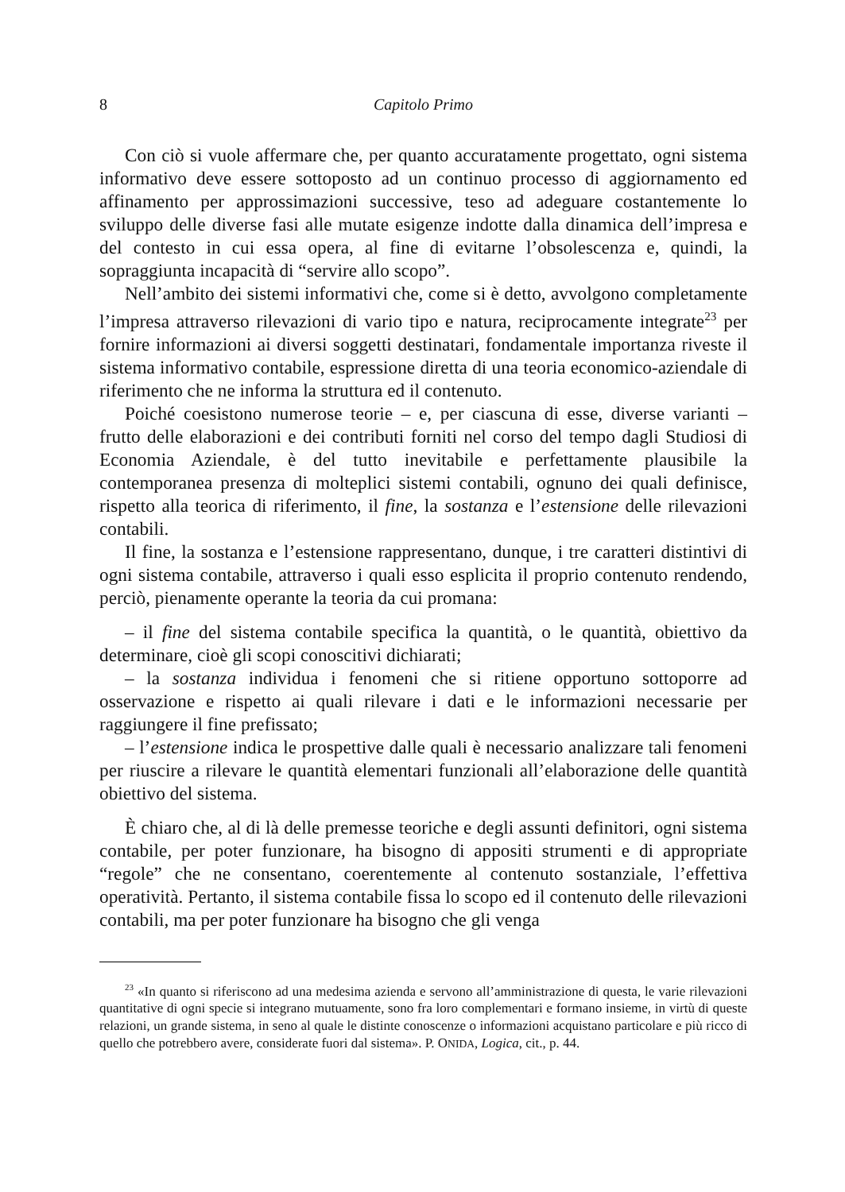8 Capitolo Primo
Con ciò si vuole affermare che, per quanto accuratamente progettato, ogni sistema informativo deve essere sottoposto ad un continuo processo di aggiornamento ed affinamento per approssimazioni successive, teso ad adeguare costantemente lo sviluppo delle diverse fasi alle mutate esigenze indotte dalla dinamica dell’impresa e del contesto in cui essa opera, al fine di evitarne l’obsolescenza e, quindi, la sopraggiunta incapacità di “servire allo scopo”.
Nell’ambito dei sistemi informativi che, come si è detto, avvolgono completamente l’impresa attraverso rilevazioni di vario tipo e natura, reciprocamente integrate<sup>23</sup> per fornire informazioni ai diversi soggetti destinatari, fondamentale importanza riveste il sistema informativo contabile, espressione diretta di una teoria economico-aziendale di riferimento che ne informa la struttura ed il contenuto.
Poiché coesistono numerose teorie – e, per ciascuna di esse, diverse varianti – frutto delle elaborazioni e dei contributi forniti nel corso del tempo dagli Studiosi di Economia Aziendale, è del tutto inevitabile e perfettamente plausibile la contemporanea presenza di molteplici sistemi contabili, ognuno dei quali definisce, rispetto alla teorica di riferimento, il fine, la sostanza e l’estensione delle rilevazioni contabili.
Il fine, la sostanza e l’estensione rappresentano, dunque, i tre caratteri distintivi di ogni sistema contabile, attraverso i quali esso esplicita il proprio contenuto rendendo, perciò, pienamente operante la teoria da cui promana:
– il fine del sistema contabile specifica la quantità, o le quantità, obiettivo da determinare, cioè gli scopi conoscitivi dichiarati;
– la sostanza individua i fenomeni che si ritiene opportuno sottoporre ad osservazione e rispetto ai quali rilevare i dati e le informazioni necessarie per raggiungere il fine prefissato;
– l’estensione indica le prospettive dalle quali è necessario analizzare tali fenomeni per riuscire a rilevare le quantità elementari funzionali all’elaborazione delle quantità obiettivo del sistema.
È chiaro che, al di là delle premesse teoriche e degli assunti definitori, ogni sistema contabile, per poter funzionare, ha bisogno di appositi strumenti e di appropriate “regole” che ne consentano, coerentemente al contenuto sostanziale, l’effettiva operatività. Pertanto, il sistema contabile fissa lo scopo ed il contenuto delle rilevazioni contabili, ma per poter funzionare ha bisogno che gli venga
<sup>23</sup> «In quanto si riferiscono ad una medesima azienda e servono all’amministrazione di questa, le varie rilevazioni quantitative di ogni specie si integrano mutuamente, sono fra loro complementari e formano insieme, in virtù di queste relazioni, un grande sistema, in seno al quale le distinte conoscenze o informazioni acquistano particolare e più ricco di quello che potrebbero avere, considerate fuori dal sistema». P. ONIDA, Logica, cit., p. 44.